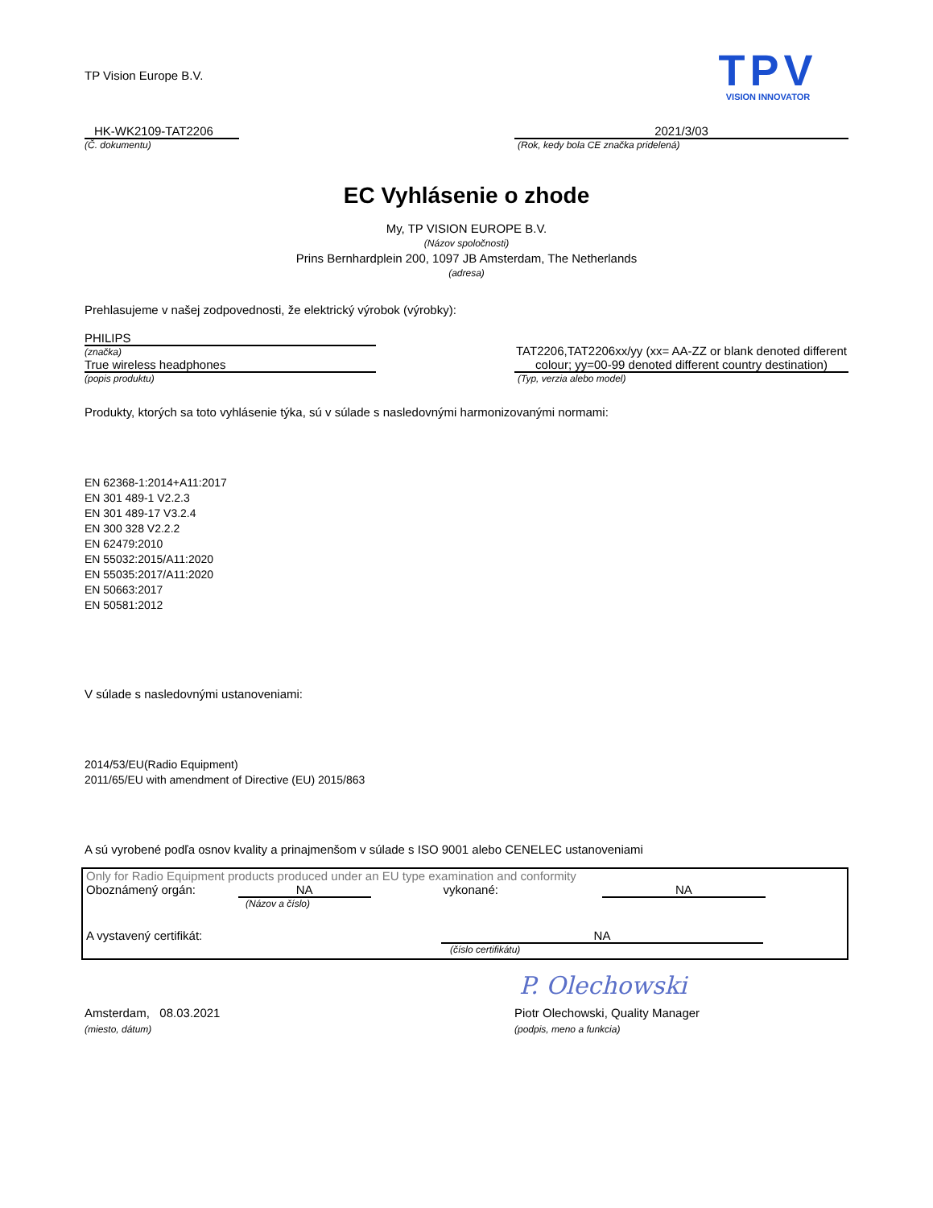TP Vision Europe B.V.
TPV
VISION INNOVATOR
HK-WK2109-TAT2206
(Č. dokumentu)
2021/3/03
(Rok, kedy bola CE značka pridelená)
EC Vyhlásenie o zhode
My, TP VISION EUROPE B.V.
(Názov spoločnosti)
Prins Bernhardplein 200, 1097 JB Amsterdam, The Netherlands
(adresa)
Prehlasujeme v našej zodpovednosti, že elektrický výrobok (výrobky):
PHILIPS
(značka)
True wireless headphones
(popis produktu)
TAT2206,TAT2206xx/yy (xx= AA-ZZ or blank denoted different colour; yy=00-99 denoted different country destination)
(Typ, verzia alebo model)
Produkty, ktorých sa toto vyhlásenie týka, sú v súlade s nasledovnými harmonizovanými normami:
EN 62368-1:2014+A11:2017
EN 301 489-1 V2.2.3
EN 301 489-17 V3.2.4
EN 300 328 V2.2.2
EN 62479:2010
EN 55032:2015/A11:2020
EN 55035:2017/A11:2020
EN 50663:2017
EN 50581:2012
V súlade s nasledovnými ustanoveniami:
2014/53/EU(Radio Equipment)
2011/65/EU with amendment of Directive (EU) 2015/863
A sú vyrobené podľa osnov kvality a prinajmenšom v súlade s ISO 9001 alebo CENELEC ustanoveniami
Only for Radio Equipment products produced under an EU type examination and conformity
Oboznámený orgán: NA vykonané: NA
(Názov a číslo)
A vystavený certifikát: NA
(číslo certifikátu)
P. Olechowski
Amsterdam, 08.03.2021
(miesto, dátum)
Piotr Olechowski, Quality Manager
(podpis, meno a funkcia)